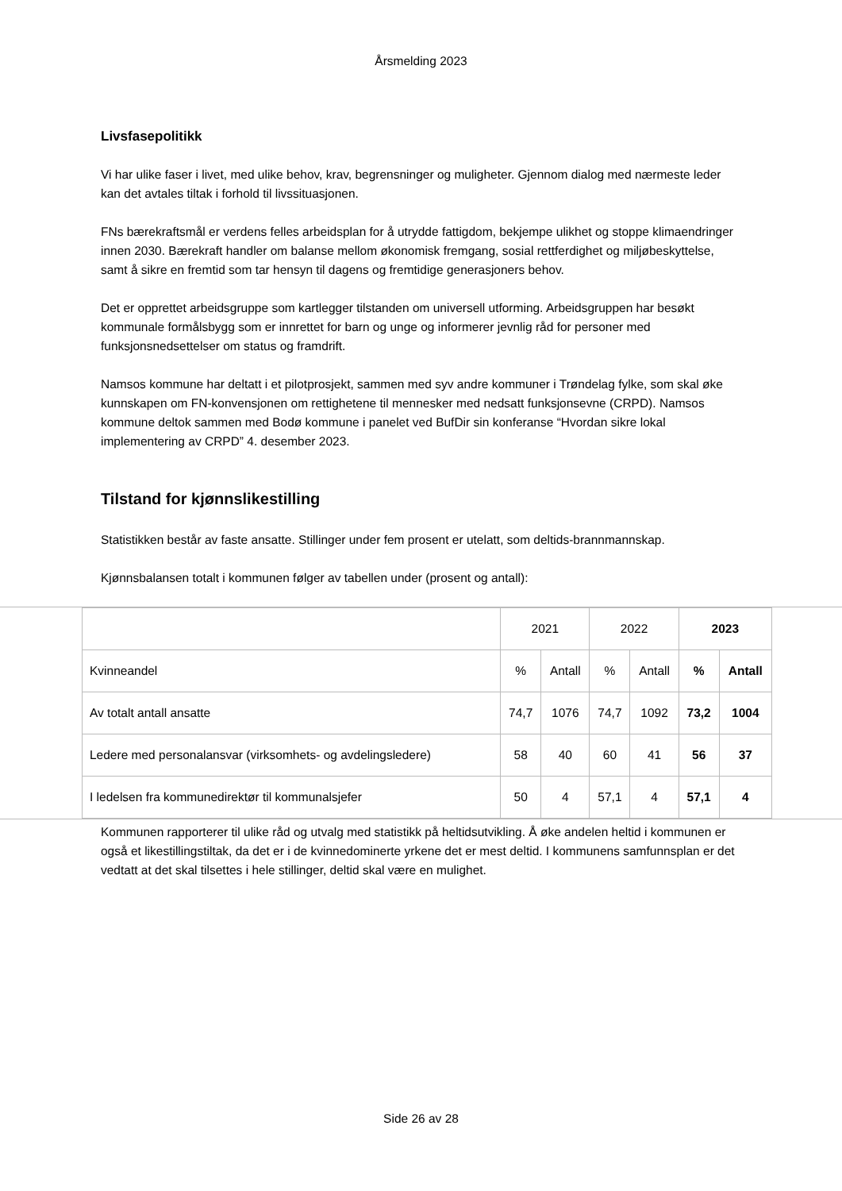Årsmelding 2023
Livsfasepolitikk
Vi har ulike faser i livet, med ulike behov, krav, begrensninger og muligheter. Gjennom dialog med nærmeste leder kan det avtales tiltak i forhold til livssituasjonen.
FNs bærekraftsmål er verdens felles arbeidsplan for å utrydde fattigdom, bekjempe ulikhet og stoppe klimaendringer innen 2030. Bærekraft handler om balanse mellom økonomisk fremgang, sosial rettferdighet og miljøbeskyttelse, samt å sikre en fremtid som tar hensyn til dagens og fremtidige generasjoners behov.
Det er opprettet arbeidsgruppe som kartlegger tilstanden om universell utforming. Arbeidsgruppen har besøkt kommunale formålsbygg som er innrettet for barn og unge og informerer jevnlig råd for personer med funksjonsnedsettelser om status og framdrift.
Namsos kommune har deltatt i et pilotprosjekt, sammen med syv andre kommuner i Trøndelag fylke, som skal øke kunnskapen om FN-konvensjonen om rettighetene til mennesker med nedsatt funksjonsevne (CRPD). Namsos kommune deltok sammen med Bodø kommune i panelet ved BufDir sin konferanse “Hvordan sikre lokal implementering av CRPD” 4. desember 2023.
Tilstand for kjønnslikestilling
Statistikken består av faste ansatte. Stillinger under fem prosent er utelatt, som deltids-brannmannskap.
Kjønnsbalansen totalt i kommunen følger av tabellen under (prosent og antall):
| | 2021 | | 2022 | | 2023 | |
| Kvinneandel | % | Antall | % | Antall | % | Antall |
| Av totalt antall ansatte | 74,7 | 1076 | 74,7 | 1092 | 73,2 | 1004 |
| Ledere med personalansvar (virksomhets- og avdelingsledere) | 58 | 40 | 60 | 41 | 56 | 37 |
| I ledelsen fra kommunedirektør til kommunalsjefer | 50 | 4 | 57,1 | 4 | 57,1 | 4 |
Kommunen rapporterer til ulike råd og utvalg med statistikk på heltidsutvikling. Å øke andelen heltid i kommunen er også et likestillingstiltak, da det er i de kvinnedominerte yrkene det er mest deltid. I kommunens samfunnsplan er det vedtatt at det skal tilsettes i hele stillinger, deltid skal være en mulighet.
Side 26 av 28